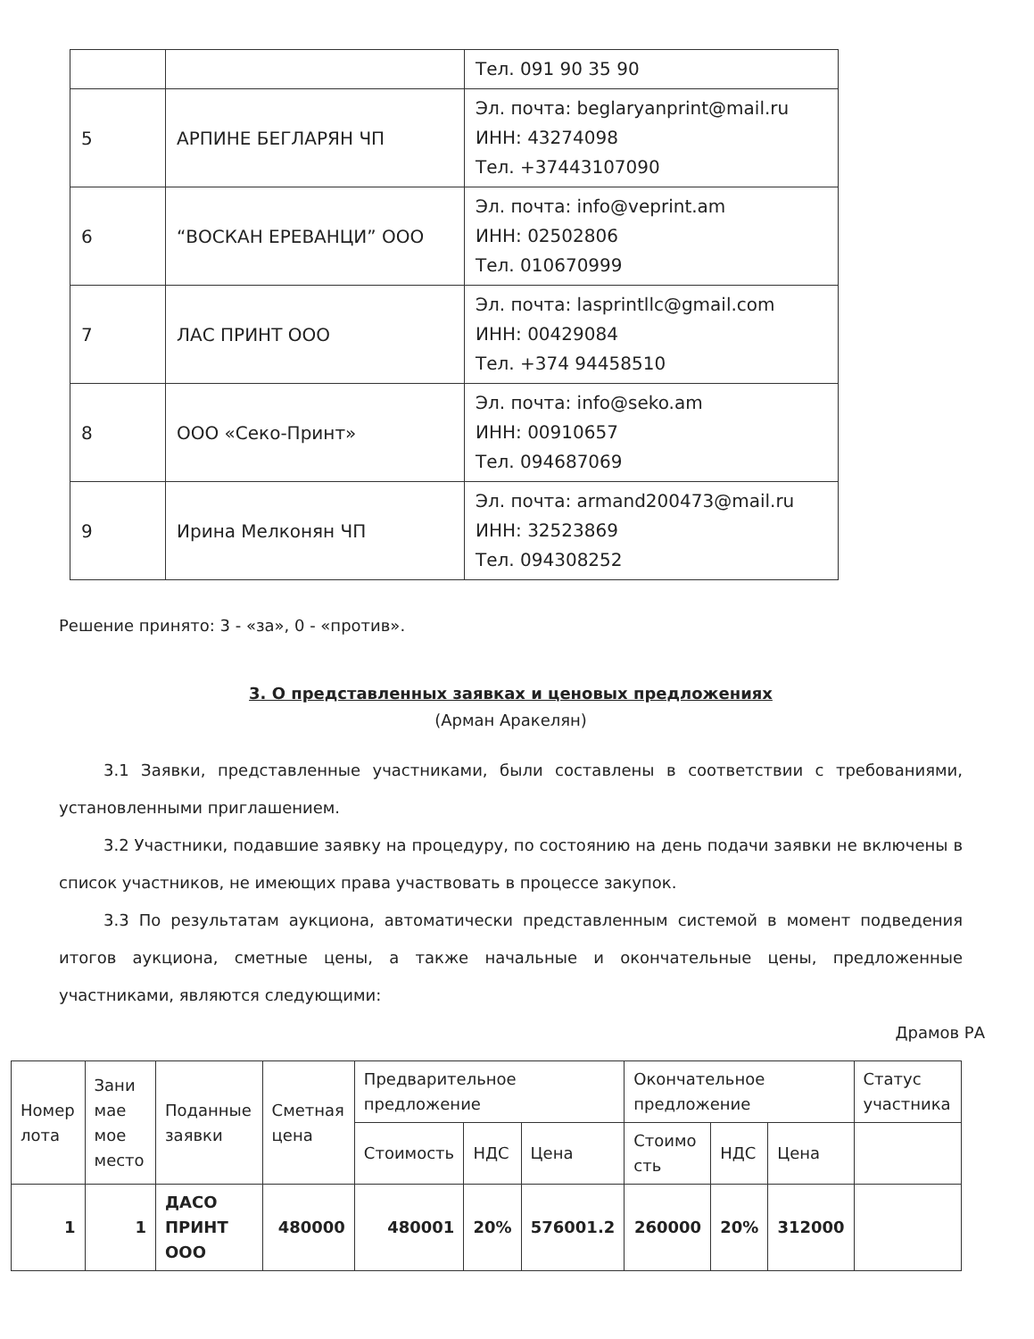| | | Тел. 091 90 35 90 |
| 5 | АРПИНЕ БЕГЛАРЯН ЧП | Эл. почта: beglaryanprint@mail.ru ИНН: 43274098 Тел. +37443107090 |
| 6 | “ВОСКАН ЕРЕВАНЦИ” ООО | Эл. почта: info@veprint.am ИНН: 02502806 Тел. 010670999 |
| 7 | ЛАС ПРИНТ ООО | Эл. почта: lasprintllc@gmail.com ИНН: 00429084 Тел. +374 94458510 |
| 8 | ООО «Секо-Принт» | Эл. почта: info@seko.am ИНН: 00910657 Тел. 094687069 |
| 9 | Ирина Мелконян ЧП | Эл. почта: armand200473@mail.ru ИНН: 32523869 Тел. 094308252 |
Решение принято: 3 - «за», 0 - «против».
3. О представленных заявках и ценовых предложениях
(Арман Аракелян)
3.1 Заявки, представленные участниками, были составлены в соответствии с требованиями, установленными приглашением.
3.2 Участники, подавшие заявку на процедуру, по состоянию на день подачи заявки не включены в список участников, не имеющих права участвовать в процессе закупок.
3.3 По результатам аукциона, автоматически представленным системой в момент подведения итогов аукциона, сметные цены, а также начальные и окончательные цены, предложенные участниками, являются следующими:
Драмов РА
| Номер лота | Зани мае мое место | Поданные заявки | Сметная цена | Предварительное предложение | | | Окончательное предложение | | | Статус участника |
| --- | --- | --- | --- | --- | --- | --- | --- | --- | --- | --- |
| | | | | Стоимость | НДС | Цена | Стоимо сть | НДС | Цена | |
| 1 | 1 | ДАСО ПРИНТ ООО | 480000 | 480001 | 20% | 576001.2 | 260000 | 20% | 312000 | |